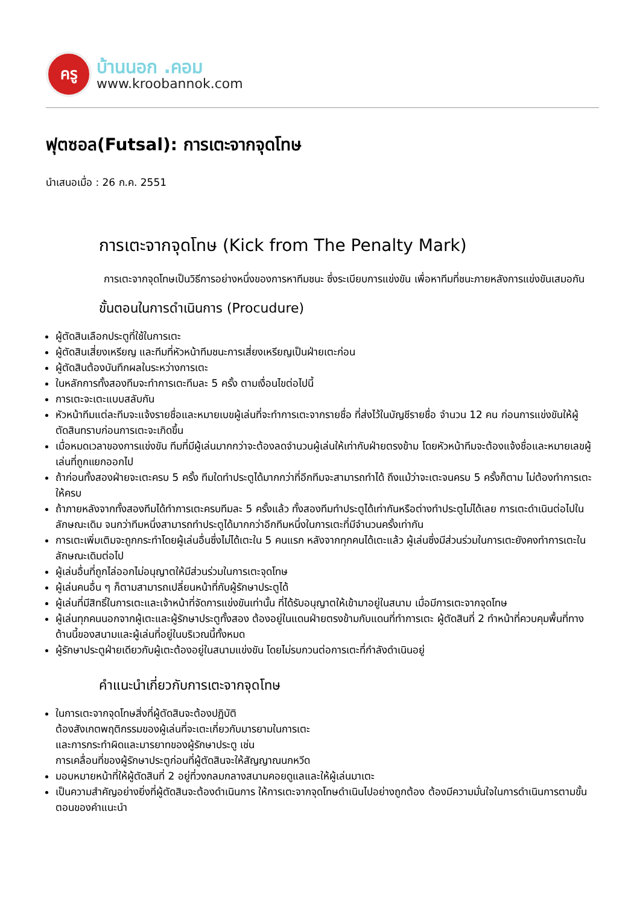ครู
บ้านนอก .คอม
www.kroobannok.com
ฟุตซอล(Futsal): การเตะจากจุดโทษ
นำเสนอเมื่อ : 26 ก.ค. 2551
การเตะจากจุดโทษ (Kick from The Penalty Mark)
การเตะจากจุดโทษเป็นวิธีการอย่างหนึ่งของการหาทีมชนะ ซึ่งระเบียบการแข่งขัน เพื่อหาทีมที่ชนะภายหลังการแข่งขันเสมอกัน
ขั้นตอนในการดำเนินการ (Procudure)
ผู้ตัดสินเลือกประตูที่ใช้ในการเตะ
ผู้ตัดสินเสี่ยงเหรียญ และทีมที่หัวหน้าทีมชนะการเสี่ยงเหรียญเป็นฝ่ายเตะก่อน
ผู้ตัดสินต้องบันทึกผลในระหว่างการเตะ
ในหลักการทั้งสองทีมจะทำการเตะทีมละ 5 ครั้ง ตามเงื่อนไขต่อไปนี้
การเตะจะเตะแบบสลับกัน
หัวหน้าทีมแต่ละทีมจะแจ้งรายชื่อและหมายเบขผู้เล่นที่จะทำการเตะจากรายชื่อ ที่ส่งไว้ในบัญชีรายชื่อ จำนวน 12 คน ก่อนการแข่งขันให้ผู้ตัดสินทราบก่อนการเตะจะเกิดขึ้น
เมื่อหมดเวลาของการแข่งขัน ทีมที่มีผู้เล่นมากกว่าจะต้องลดจำนวนผู้เล่นให้เท่ากับฝ่ายตรงข้าม โดยหัวหน้าทีมจะต้องแจ้งชื่อและหมายเลขผู้เล่นที่ถูกแยกออกไป
ถ้าก่อนทั้งสองฝ่ายจะเตะครบ 5 ครั้ง ทีมใดทำประตูได้มากกว่าที่อีกทีมจะสามารถทำได้ ถึงแม้ว่าจะเตะจนครบ 5 ครั้งก็ตาม ไม่ต้องทำการเตะให้ครบ
ถ้าภายหลังจากทั้งสองทีมได้ทำการเตะครบทีมละ 5 ครั้งแล้ว ทั้งสองทีมทำประตูได้เท่ากันหรือต่างทำประตูไม่ได้เลย การเตะดำเนินต่อไปในลักษณะเดิม จนกว่าทีมหนึ่งสามารถทำประตูได้มากกว่าอีกทีมหนึ่งในการเตะที่มีจำนวนครั้งเท่ากัน
การเตะเพิ่มเติมจะถูกกระทำโดยผู้เล่นอื่นซึ่งไม่ได้เตะใน 5 คนแรก หลังจากทุกคนได้เตะแล้ว ผู้เล่นซึ่งมีส่วนร่วมในการเตะยังคงทำการเตะในลักษณะเดิมต่อไป
ผู้เล่นอื่นที่ถูกไล่ออกไม่อนุญาตให้มีส่วนร่วมในการเตะจุดโทษ
ผู้เล่นคนอื่น ๆ ก็ตามสามารถเปลี่ยนหน้าที่กับผู้รักษาประตูได้
ผู้เล่นที่มีสิทธิ์ในการเตะและเจ้าหน้าที่จัดการแข่งขันเท่านั้น ที่ได้รับอนุญาตให้เข้ามาอยู่ในสนาม เมื่อมีการเตะจากจุดโทษ
ผู้เล่นทุกคนนอกจากผู้เตะและผู้รักษาประตูทั้งสอง ต้องอยู่ในแดนฝ่ายตรงข้ามกับแดนที่ทำการเตะ ผู้ตัดสินที่ 2 ทำหน้าที่ควบคุมพื้นที่ทางด้านนี้ของสนามและผู้เล่นที่อยู่ในบริเวณนี้ทั้งหมด
ผู้รักษาประตูฝ่ายเดียวกับผู้เตะต้องอยู่ในสนามแข่งขัน โดยไม่รบกวนต่อการเตะที่กำลังดำเนินอยู่
คำแนะนำเกี่ยวกับการเตะจากจุดโทษ
ในการเตะจากจุดโทษสิ่งที่ผู้ตัดสินจะต้องปฏิบัติ
ต้องสังเกตพฤติกรรมของผู้เล่นที่จะเตะเกี่ยวกับมารยามในการเตะ
และการกระทำผิดและมารยาทของผู้รักษาประตู เช่น
การเคลื่อนที่ของผู้รักษาประตูก่อนที่ผู้ตัดสินจะให้สัญญาณนกหวีด
มอบหมายหน้าที่ให้ผู้ตัดสินที่ 2 อยู่ที่วงกลมกลางสนามคอยดูแลและให้ผู้เล่นมาเตะ
เป็นความสำคัญอย่างยิ่งที่ผู้ตัดสินจะต้องดำเนินการ ให้การเตะจากจุดโทษดำเนินไปอย่างถูกต้อง ต้องมีความมั่นใจในการดำเนินการตามขั้นตอนของคำแนะนำ